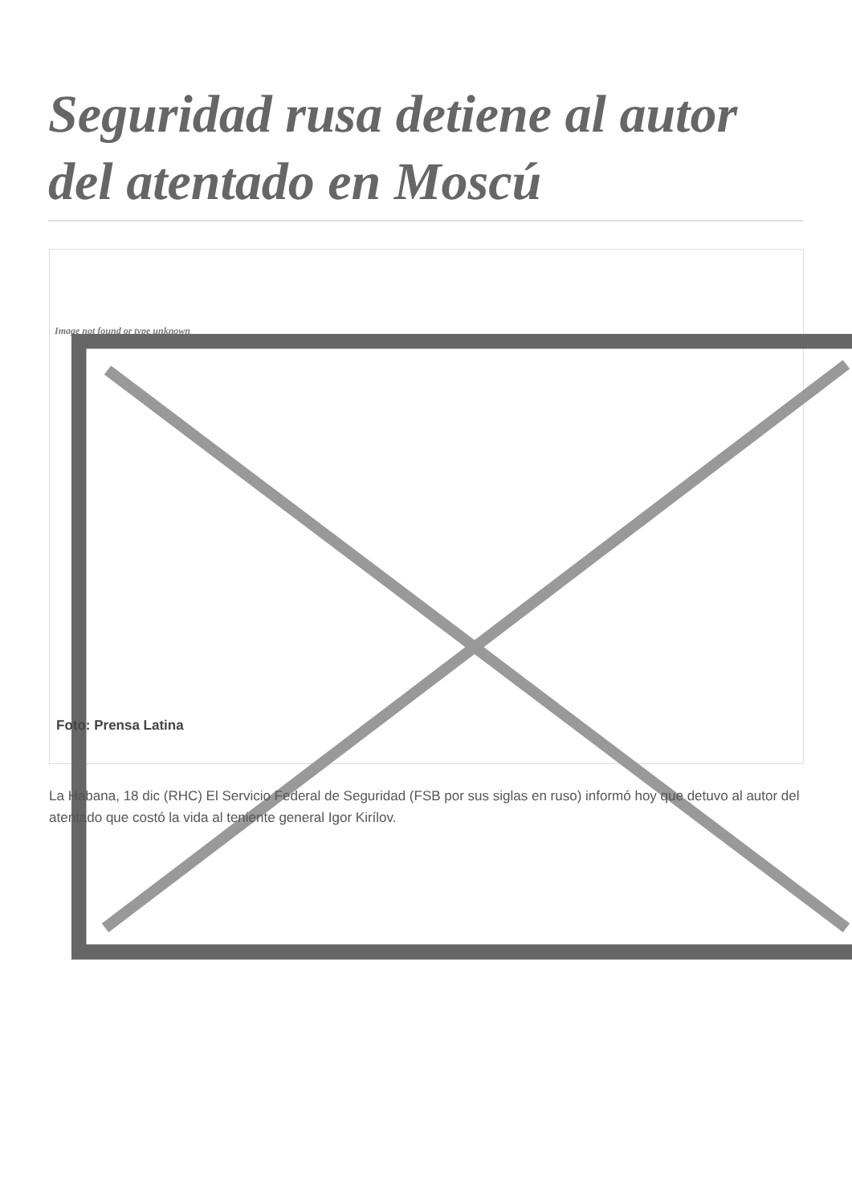Seguridad rusa detiene al autor del atentado en Moscú
Image not found or type unknown
Foto: Prensa Latina
La Habana, 18 dic (RHC) El Servicio Federal de Seguridad (FSB por sus siglas en ruso) informó hoy que detuvo al autor del atentado que costó la vida al teniente general Igor Kirílov.